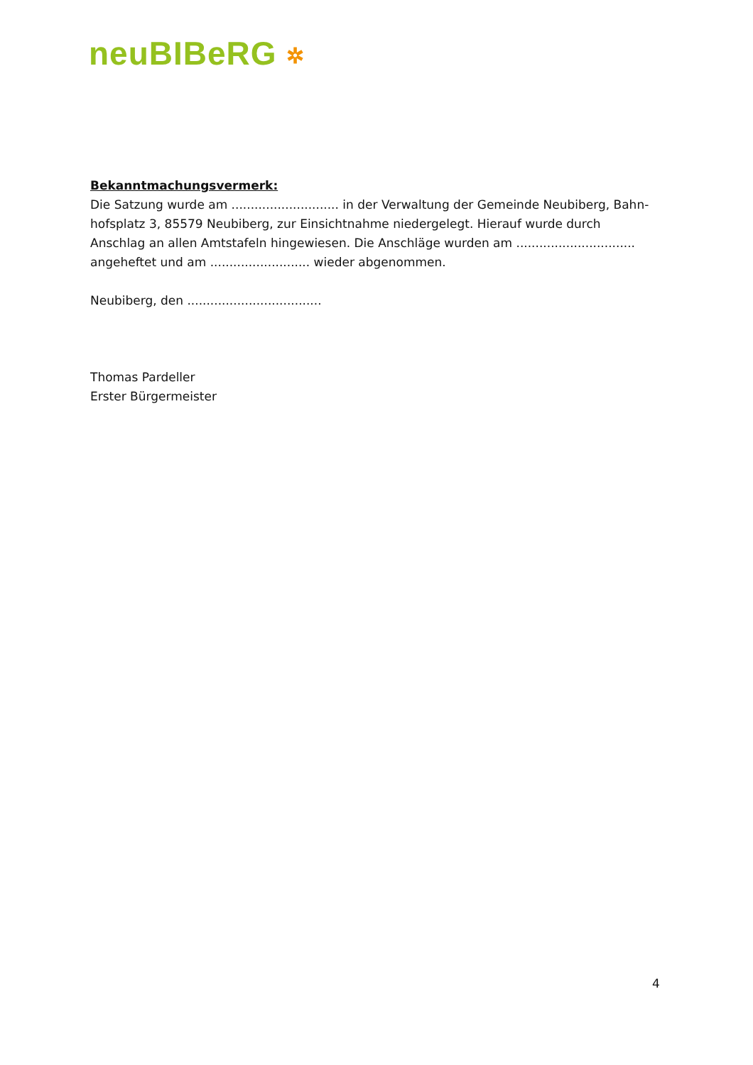neuBIBeRG ✲
Bekanntmachungsvermerk:
Die Satzung wurde am ............................ in der Verwaltung der Gemeinde Neubiberg, Bahn­hofsplatz 3, 85579 Neubiberg, zur Einsichtnahme niedergelegt. Hierauf wurde durch Anschlag an allen Amtstafeln hingewiesen. Die Anschläge wurden am ............................... angeheftet und am .......................... wieder abgenommen.
Neubiberg, den ...................................
Thomas Pardeller
Erster Bürgermeister
4